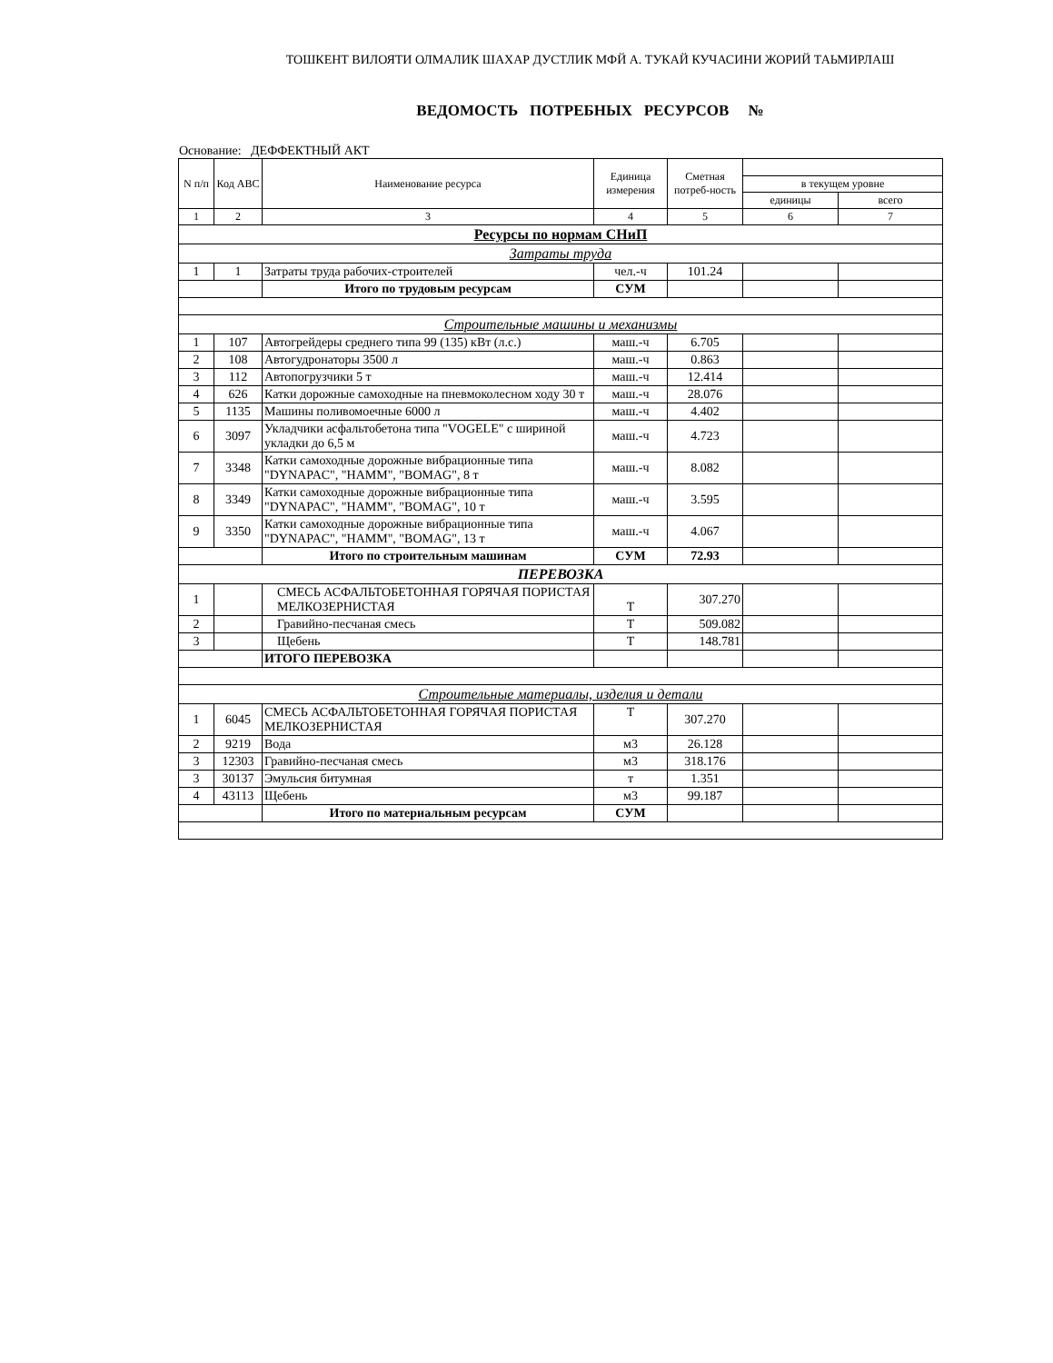ТОШКЕНТ ВИЛОЯТИ ОЛМАЛИК ШАХАР ДУСТЛИК МФЙ А. ТУКАЙ КУЧАСИНИ ЖОРИЙ ТАЬМИРЛАШ
ВЕДОМОСТЬ ПОТРЕБНЫХ РЕСУРСОВ №
Основание: ДЕФФЕКТНЫЙ АКТ
| N п/п | Код АВС | Наименование ресурса | Единица измерения | Сметная потреб-ность | | |
| --- | --- | --- | --- | --- | --- | --- |
| | | | | | в текущем уровне | |
| | | | | | единицы | всего |
| 1 | 2 | 3 | 4 | 5 | 6 | 7 |
| Ресурсы по нормам СНиП | | | | | | |
| Затраты труда | | | | | | |
| 1 | 1 | Затраты труда рабочих-строителей | чел.-ч | 101.24 | | |
| | | Итого по трудовым ресурсам | СУМ | | | |
| Строительные машины и механизмы | | | | | | |
| 1 | 107 | Автогрейдеры среднего типа 99 (135) кВт (л.с.) | маш.-ч | 6.705 | | |
| 2 | 108 | Автогудронаторы 3500 л | маш.-ч | 0.863 | | |
| 3 | 112 | Автопогрузчики 5 т | маш.-ч | 12.414 | | |
| 4 | 626 | Катки дорожные самоходные на пневмоколесном ходу 30 т | маш.-ч | 28.076 | | |
| 5 | 1135 | Машины поливомоечные 6000 л | маш.-ч | 4.402 | | |
| 6 | 3097 | Укладчики асфальтобетона типа "VOGELE" с шириной укладки до 6,5 м | маш.-ч | 4.723 | | |
| 7 | 3348 | Катки самоходные дорожные вибрационные типа "DYNAPAC", "HAMM", "BOMAG", 8 т | маш.-ч | 8.082 | | |
| 8 | 3349 | Катки самоходные дорожные вибрационные типа "DYNAPAC", "HAMM", "BOMAG", 10 т | маш.-ч | 3.595 | | |
| 9 | 3350 | Катки самоходные дорожные вибрационные типа "DYNAPAC", "HAMM", "BOMAG", 13 т | маш.-ч | 4.067 | | |
| | | Итого по строительным машинам | СУМ | 72.93 | | |
| ПЕРЕВОЗКА | | | | | | |
| 1 | | СМЕСЬ АСФАЛЬТОБЕТОННАЯ ГОРЯЧАЯ ПОРИСТАЯ МЕЛКОЗЕРНИСТАЯ | Т | 307.270 | | |
| 2 | | Гравийно-песчаная смесь | Т | 509.082 | | |
| 3 | | Щебень | Т | 148.781 | | |
| | | ИТОГО ПЕРЕВОЗКА | | | | |
| Строительные материалы, изделия и детали | | | | | | |
| 1 | 6045 | СМЕСЬ АСФАЛЬТОБЕТОННАЯ ГОРЯЧАЯ ПОРИСТАЯ МЕЛКОЗЕРНИСТАЯ | Т | 307.270 | | |
| 2 | 9219 | Вода | м3 | 26.128 | | |
| 3 | 12303 | Гравийно-песчаная смесь | м3 | 318.176 | | |
| 3 | 30137 | Эмульсия битумная | т | 1.351 | | |
| 4 | 43113 | Щебень | м3 | 99.187 | | |
| | | Итого по материальным ресурсам | СУМ | | | |